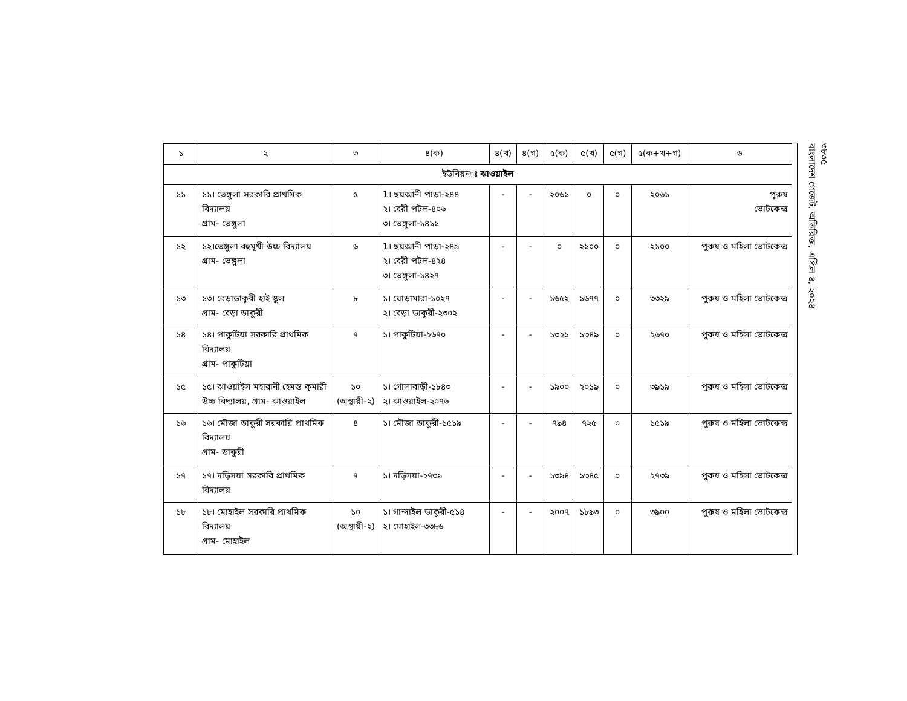| ১ | ২ | ৩ | ৪(ক) | ৪(খ) | ৪(গ) | ৫(ক) | ৫(খ) | ৫(গ) | ৫(ক+খ+গ) | ৬ |
| --- | --- | --- | --- | --- | --- | --- | --- | --- | --- | --- |
| ইউনিয়ন ঃ ঝাওয়াইল | | | | | | | | | | |
| ১১ | ১১। ভেঙ্গুলা সরকারি প্রাথমিক বিদ্যালয় গ্রাম- ভেঙ্গুলা | ৫ | 1। ছয়আনী পাড়া-২৪৪ ২। বেরী পটল-৪০৬ ৩। ভেঙ্গুলা-১৪১১ | - | - | ২০৬১ | ০ | ০ | ২০৬১ | পুরুষ ভোটকেন্দ্র |
| ১২ | ১২।ভেঙ্গুলা বহুমূখী উচ্চ বিদ্যালয় গ্রাম- ভেঙ্গুলা | ৬ | 1। ছয়আনী পাড়া-২৪৯ ২। বেরী পটল-৪২৪ ৩। ভেঙ্গুলা-১৪২৭ | - | - | ০ | ২১০০ | ০ | ২১০০ | পুরুষ ও মহিলা ভোটকেন্দ্র |
| ১৩ | ১৩। বেড়াডাকুরী হাই স্কুল গ্রাম- বেড়া ডাকুরী | ৮ | ১। ঘোড়ামারা-১০২৭ ২। বেড়া ডাকুরী-২৩০২ | - | - | ১৬৫২ | ১৬৭৭ | ০ | ৩৩২৯ | পুরুষ ও মহিলা ভোটকেন্দ্র |
| ১৪ | ১৪। পাকুটিয়া সরকারি প্রাথমিক বিদ্যালয় গ্রাম- পাকুটিয়া | ৭ | ১। পাকুটিয়া-২৬৭০ | - | - | ১৩২১ | ১৩৪৯ | ০ | ২৬৭০ | পুরুষ ও মহিলা ভোটকেন্দ্র |
| ১৫ | ১৫। ঝাওয়াইল মহারানী হেমন্ত কুমারী উচ্চ বিদ্যালয়, গ্রাম- ঝাওয়াইল | ১০ (অস্থায়ী-২) | ১। গোলাবাড়ী-১৮৪৩ ২। ঝাওয়াইল-২০৭৬ | - | - | ১৯০০ | ২০১৯ | ০ | ৩৯১৯ | পুরুষ ও মহিলা ভোটকেন্দ্র |
| ১৬ | ১৬। মৌজা ডাকুরী সরকারি প্রাথমিক বিদ্যালয় গ্রাম- ডাকুরী | ৪ | ১। মৌজা ডাকুরী-১৫১৯ | - | - | ৭৯৪ | ৭২৫ | ০ | ১৫১৯ | পুরুষ ও মহিলা ভোটকেন্দ্র |
| ১৭ | ১৭। দড়িসয়া সরকারি প্রাথমিক বিদ্যালয় | ৭ | ১। দড়িসয়া-২৭৩৯ | - | - | ১৩৯৪ | ১৩৪৫ | ০ | ২৭৩৯ | পুরুষ ও মহিলা ভোটকেন্দ্র |
| ১৮ | ১৮। মোহাইল সরকারি প্রাথমিক বিদ্যালয় গ্রাম- মোহাইল | ১০ (অস্থায়ী-২) | ১। গান্দাইল ডাকুরী-৫১৪ ২। মোহাইল-৩৩৮৬ | - | - | ২০০৭ | ১৮৯৩ | ০ | ৩৯০০ | পুরুষ ও মহিলা ভোটকেন্দ্র |
৩৮৩৫
বাংলাদেশ গেজেট, অতিরিক্ত, এপ্রিল ৪, ২০২৪